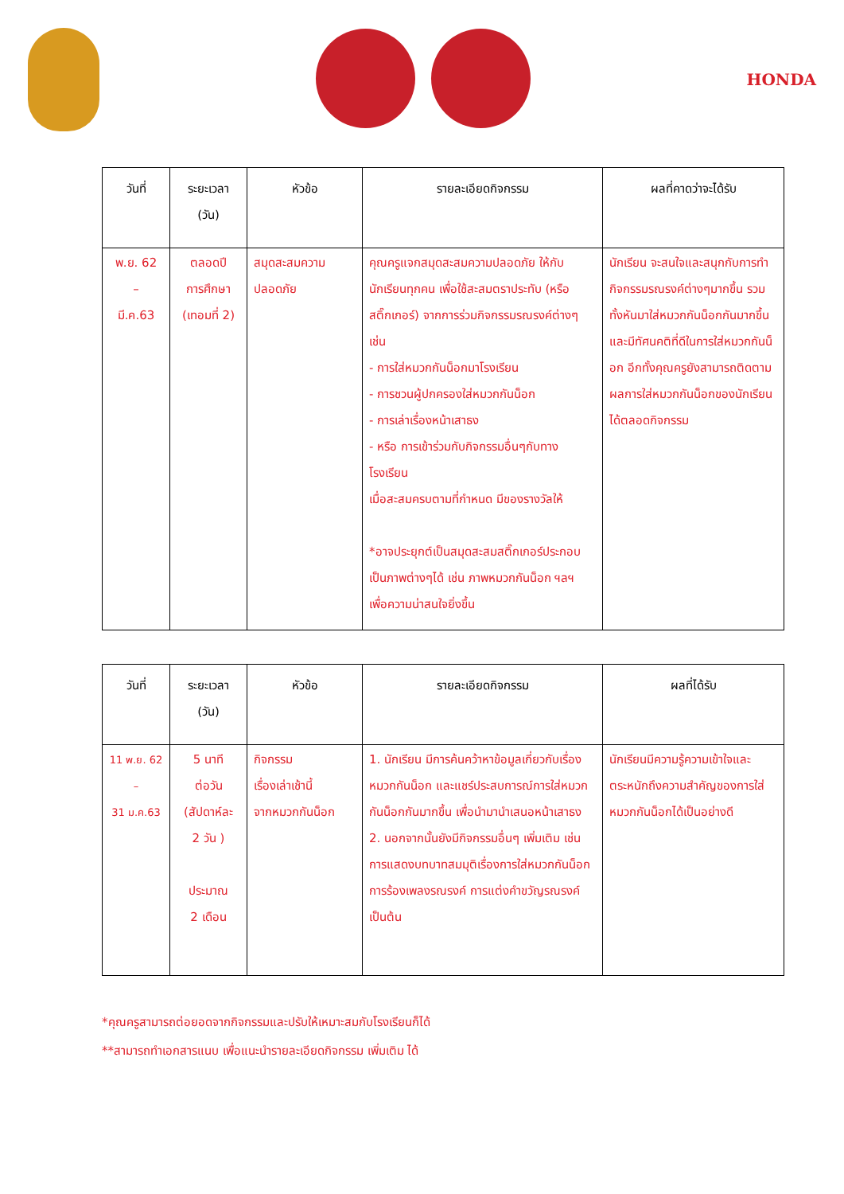HONDA
| วันที่ | ระยะเวลา (วัน) | หัวข้อ | รายละเอียดกิจกรรม | ผลที่คาดว่าจะได้รับ |
| --- | --- | --- | --- | --- |
| พ.ย. 62 – มี.ค.63 | ตลอดปี การศึกษา (เทอมที่ 2) | สมุดสะสมความปลอดภัย | คุณครูแจกสมุดสะสมความปลอดภัย ให้กับนักเรียนทุกคน เพื่อใช้สะสมตราประทับ (หรือสติ๊กเกอร์) จากการร่วมกิจกรรมรณรงค์ต่างๆ เช่น - การใส่หมวกกันน็อกมาโรงเรียน - การชวนผู้ปกครองใส่หมวกกันน็อก - การเล่าเรื่องหน้าเสาธง - หรือ การเข้าร่วมกับกิจกรรมอื่นๆกับทางโรงเรียน เมื่อสะสมครบตามที่กำหนด มีของรางวัลให้ *อาจประยุกต์เป็นสมุดสะสมสติ๊กเกอร์ประกอบเป็นภาพต่างๆได้ เช่น ภาพหมวกกันน็อก ฯลฯ เพื่อความน่าสนใจยิ่งขึ้น | นักเรียน จะสนใจและสนุกกับการทำกิจกรรมรณรงค์ต่างๆมากขึ้น รวมทั้งหันมาใส่หมวกกันน็อกกันมากขึ้น และมีทัศนคติที่ดีในการใส่หมวกกันน็อก อีกทั้งคุณครูยังสามารถติดตามผลการใส่หมวกกันน็อกของนักเรียนได้ตลอดกิจกรรม |
| วันที่ | ระยะเวลา (วัน) | หัวข้อ | รายละเอียดกิจกรรม | ผลที่ได้รับ |
| --- | --- | --- | --- | --- |
| 11 พ.ย. 62 – 31 ม.ค.63 | 5 นาที ต่อวัน (สัปดาห์ละ 2 วัน ) ประมาณ 2 เดือน | กิจกรรม เรื่องเล่าเช้านี้ จากหมวกกันน็อก | 1. นักเรียน มีการค้นคว้าหาข้อมูลเกี่ยวกับเรื่องหมวกกันน็อก และแชร์ประสบการณ์การใส่หมวกกันน็อกกันมากขึ้น เพื่อนำมานำเสนอหน้าเสาธง 2. นอกจากนั้นยังมีกิจกรรมอื่นๆ เพิ่มเติม เช่นการแสดงบทบาทสมมุติเรื่องการใส่หมวกกันน็อก การร้องเพลงรณรงค์ การแต่งคำขวัญรณรงค์ เป็นต้น | นักเรียนมีความรู้ความเข้าใจและตระหนักถึงความสำคัญของการใส่หมวกกันน็อกได้เป็นอย่างดี |
*คุณครูสามารถต่อยอดจากกิจกรรมและปรับให้เหมาะสมกับโรงเรียนก็ได้
**สามารถทำเอกสารแนบ เพื่อแนะนำรายละเอียดกิจกรรม เพิ่มเติม ได้